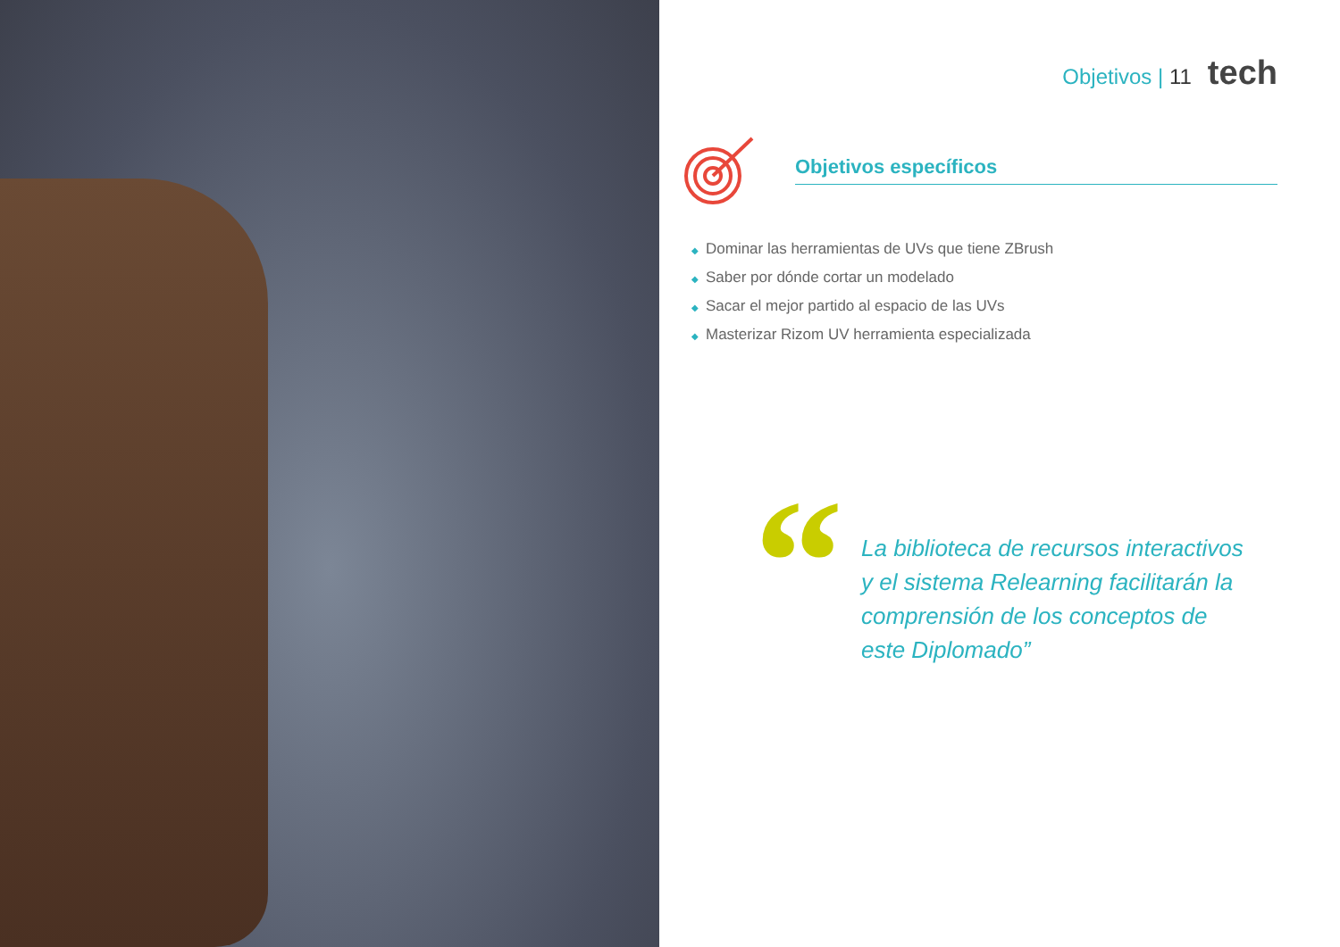Objetivos | 11 tech
Objetivos específicos
◆ Dominar las herramientas de UVs que tiene ZBrush
◆ Saber por dónde cortar un modelado
◆ Sacar el mejor partido al espacio de las UVs
◆ Masterizar Rizom UV herramienta especializada
“
La biblioteca de recursos interactivos
y el sistema Relearning facilitarán la
comprensión de los conceptos de
este Diplomado”